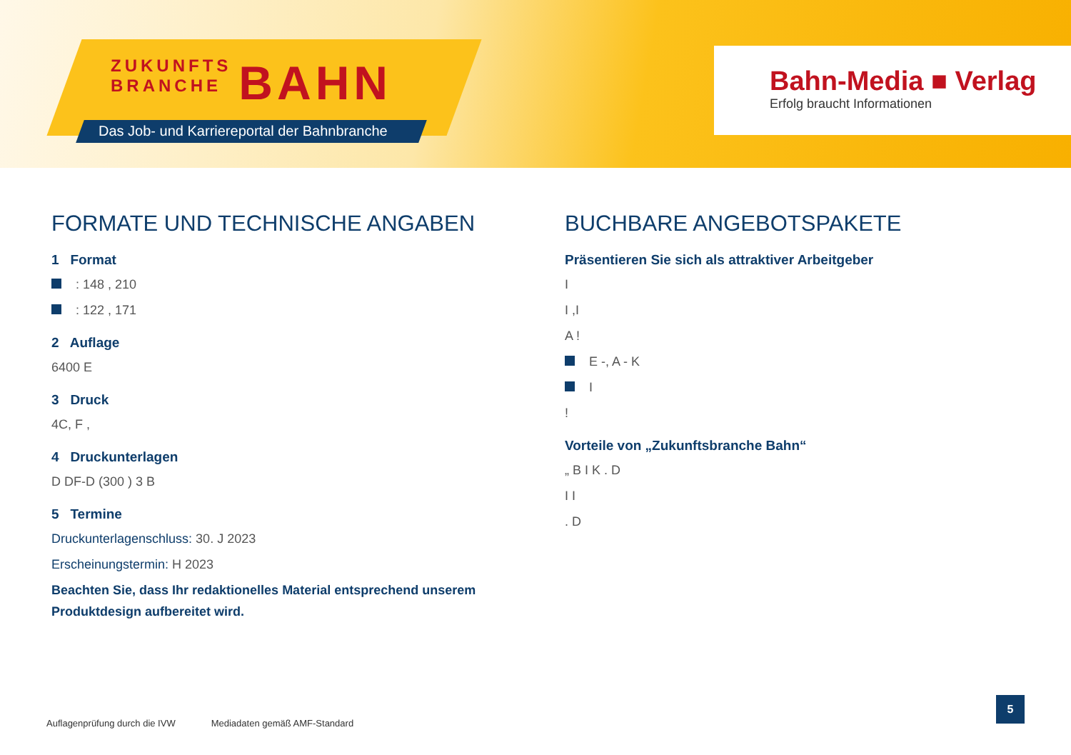ZUKUNFTS
BRANCHE
BAHN
Das Job- und Karriereportal der Bahnbranche
Bahn-Media ■ Verlag
Erfolg braucht Informationen
FORMATE UND TECHNISCHE ANGABEN
1 Format
: 148 , 210
: 122 , 171
2 Auflage
6400 E
3 Druck
4C, F ,
4 Druckunterlagen
D DF-D (300 ) 3 B
5 Termine
Druckunterlagenschluss: 30. J 2023
Erscheinungstermin: H 2023
Beachten Sie, dass Ihr redaktionelles Material entsprechend unserem Produktdesign aufbereitet wird.
BUCHBARE ANGEBOTSPAKETE
Präsentieren Sie sich als attraktiver Arbeitgeber
I
I ,I
A !
E -, A - K
I
!
Vorteile von „Zukunftsbranche Bahn“
„ B I K . D
I I
. D
Auflagenprüfung durch die IVW Mediadaten gemäß AMF-Standard
5